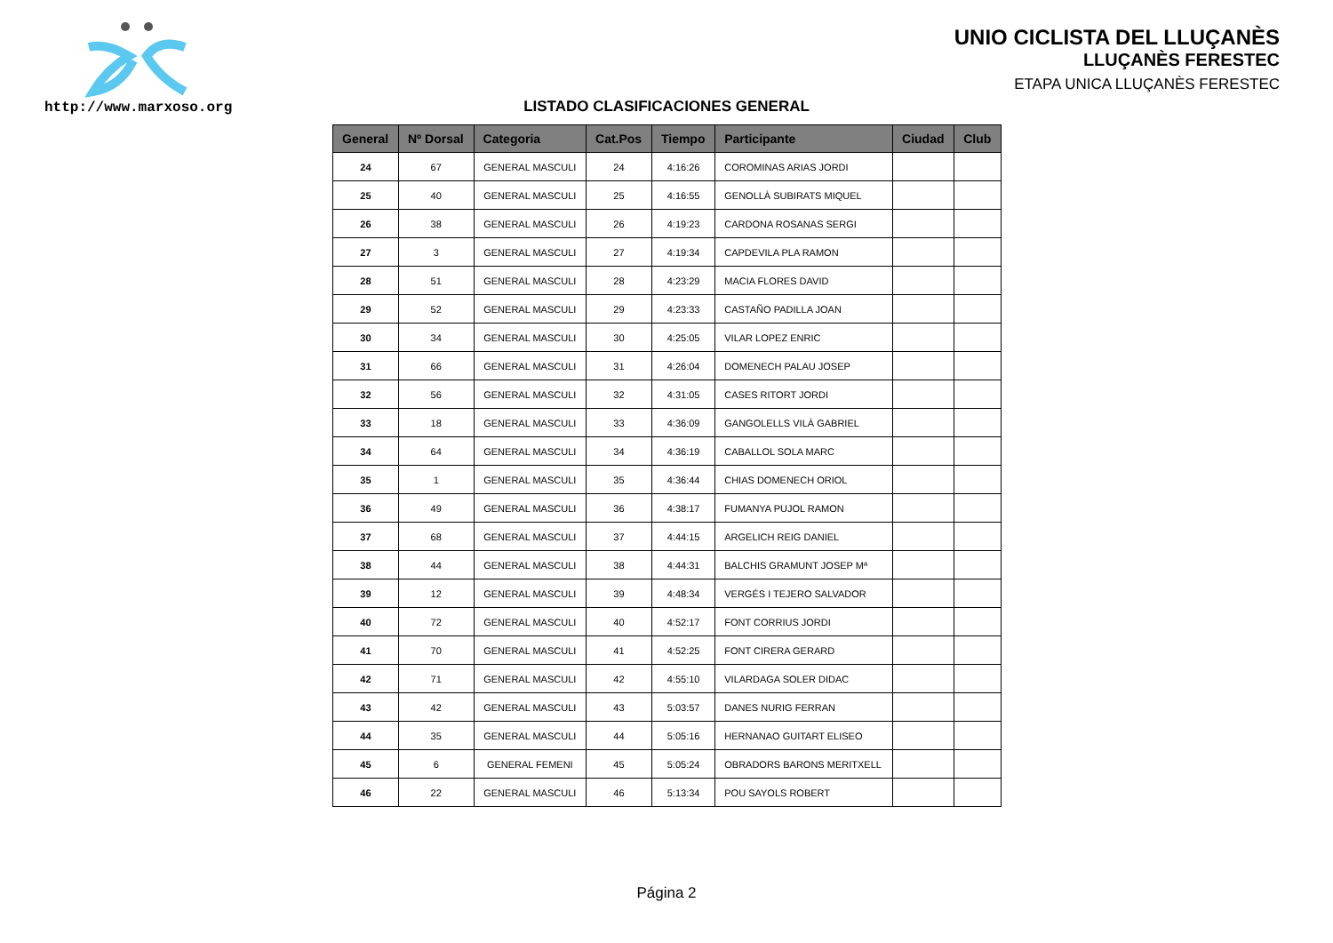http://www.marxoso.org
UNIO CICLISTA DEL LLUÇANÈS
LLUÇANÈS FERESTEC
ETAPA UNICA LLUÇANÈS FERESTEC
LISTADO CLASIFICACIONES GENERAL
| General | Nº Dorsal | Categoria | Cat.Pos | Tiempo | Participante | Ciudad | Club |
| --- | --- | --- | --- | --- | --- | --- | --- |
| 24 | 67 | GENERAL MASCULI | 24 | 4:16:26 | COROMINAS ARIAS JORDI | | |
| 25 | 40 | GENERAL MASCULI | 25 | 4:16:55 | GENOLLÀ SUBIRATS MIQUEL | | |
| 26 | 38 | GENERAL MASCULI | 26 | 4:19:23 | CARDONA ROSANAS SERGI | | |
| 27 | 3 | GENERAL MASCULI | 27 | 4:19:34 | CAPDEVILA PLA RAMON | | |
| 28 | 51 | GENERAL MASCULI | 28 | 4:23:29 | MACIA FLORES DAVID | | |
| 29 | 52 | GENERAL MASCULI | 29 | 4:23:33 | CASTAÑO PADILLA JOAN | | |
| 30 | 34 | GENERAL MASCULI | 30 | 4:25:05 | VILAR LOPEZ ENRIC | | |
| 31 | 66 | GENERAL MASCULI | 31 | 4:26:04 | DOMENECH PALAU JOSEP | | |
| 32 | 56 | GENERAL MASCULI | 32 | 4:31:05 | CASES RITORT JORDI | | |
| 33 | 18 | GENERAL MASCULI | 33 | 4:36:09 | GANGOLELLS VILÀ GABRIEL | | |
| 34 | 64 | GENERAL MASCULI | 34 | 4:36:19 | CABALLOL SOLA MARC | | |
| 35 | 1 | GENERAL MASCULI | 35 | 4:36:44 | CHIAS DOMENECH ORIOL | | |
| 36 | 49 | GENERAL MASCULI | 36 | 4:38:17 | FUMANYA PUJOL RAMON | | |
| 37 | 68 | GENERAL MASCULI | 37 | 4:44:15 | ARGELICH REIG DANIEL | | |
| 38 | 44 | GENERAL MASCULI | 38 | 4:44:31 | BALCHIS GRAMUNT JOSEP Mª | | |
| 39 | 12 | GENERAL MASCULI | 39 | 4:48:34 | VERGÉS I TEJERO SALVADOR | | |
| 40 | 72 | GENERAL MASCULI | 40 | 4:52:17 | FONT CORRIUS JORDI | | |
| 41 | 70 | GENERAL MASCULI | 41 | 4:52:25 | FONT CIRERA GERARD | | |
| 42 | 71 | GENERAL MASCULI | 42 | 4:55:10 | VILARDAGA SOLER DIDAC | | |
| 43 | 42 | GENERAL MASCULI | 43 | 5:03:57 | DANES NURIG FERRAN | | |
| 44 | 35 | GENERAL MASCULI | 44 | 5:05:16 | HERNANAO GUITART ELISEO | | |
| 45 | 6 | GENERAL FEMENI | 45 | 5:05:24 | OBRADORS BARONS MERITXELL | | |
| 46 | 22 | GENERAL MASCULI | 46 | 5:13:34 | POU SAYOLS ROBERT | | |
Página 2